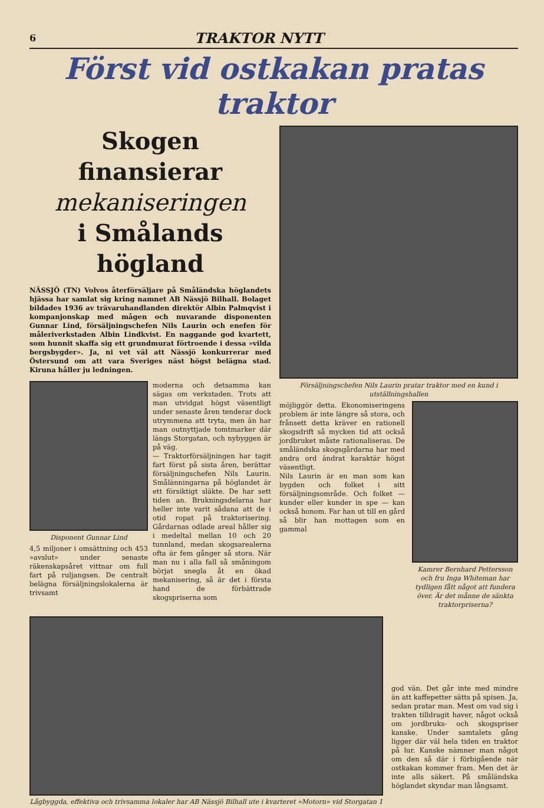6 TRAKTOR NYTT
Först vid ostkakan pratas traktor
Skogen finansierar
mekaniseringen
i Smålands högland
NÄSSJÖ (TN) Volvos återförsäljare på Småländska höglandets hjässa har samlat sig kring namnet AB Nässjö Bilhall. Bolaget bildades 1936 av trävaruhandlanden direktör Albin Palmqvist i kompanjonskap med mågen och nuvarande disponenten Gunnar Lind, försäljningschefen Nils Laurin och enefen för måleriverkstaden Albin Lindkvist. En naggande god kvartett, som hunnit skaffa sig ett grundmurat förtroende i dessa »vilda bergsbygder». Ja, ni vet väl att Nässjö konkurrerar med Östersund om att vara Sveriges näst högst belägna stad. Kiruna håller ju ledningen.
Disponent Gunnar Lind
4,5 miljoner i omsättning och 453 »avslut» under senaste räkenskapsåret vittnar om full fart på ruljangsen. De centralt belägna försäljningslokalerna är trivsamt
moderna och detsamma kan sägas om verkstaden. Trots att man utvidgat högst väsentligt under senaste åren tenderar dock utrymmena att tryta, men än har man outnyttjade tomtmarker där längs Storgatan, och nybyggen är på väg.
— Traktorförsäljningen har tagit fart först på sista åren, berättar försäljningschefen Nils Laurin. Smålänningarna på höglandet är ett försiktigt släkte. De har sett tiden an. Brukningsdelarna har heller inte varit sådana att de i otid ropat på traktorisering. Gårdarnas odlade areal håller sig i medeltal mellan 10 och 20 tunnland, medan skogsarealerna ofta är fem gånger så stora. När man nu i alla fall så småningom börjat snegla åt en ökad mekanisering, så är det i första hand de förbättrade skogspriserna som
Försäljningschefen Nils Laurin pratar traktor med en kund i utställningshallen
möjliggör detta. Ekonomiseringens problem är inte längre så stora, och frånsett detta kräver en rationell skogsdrift så mycken tid att också jordbruket måste rationaliseras. De småländska skogsgårdarna har med andra ord ändrat karaktär högst väsentligt.
Nils Laurin är en man som kan bygden och folket i sitt försäljningsområde. Och folket — kunder eller kunder in spe — kan också honom. Far han ut till en gård så blir han mottagen som en gammal
Kamrer Bernhard Pettersson och fru Inga Whiteman har tydligen fått något att fundera över. Är det månne de sänkta traktorpriserna?
Lågbyggda, effektiva och trivsamma lokaler har AB Nässjö Bilhall ute i kvarteret »Motorn» vid Storgatan 1
god vän. Det går inte med mindre än att kaffepetter sätts på spisen. Ja, sedan pratar man. Mest om vad sig i trakten tilldragit haver, något också om jordbruks- och skogspriser kanske. Under samtalets gång ligger där väl hela tiden en traktor på lur. Kanske nämner man något om den så där i förbigående när ostkakan kommer fram. Men det är inte alls säkert. På småländska höglandet skyndar man långsamt.